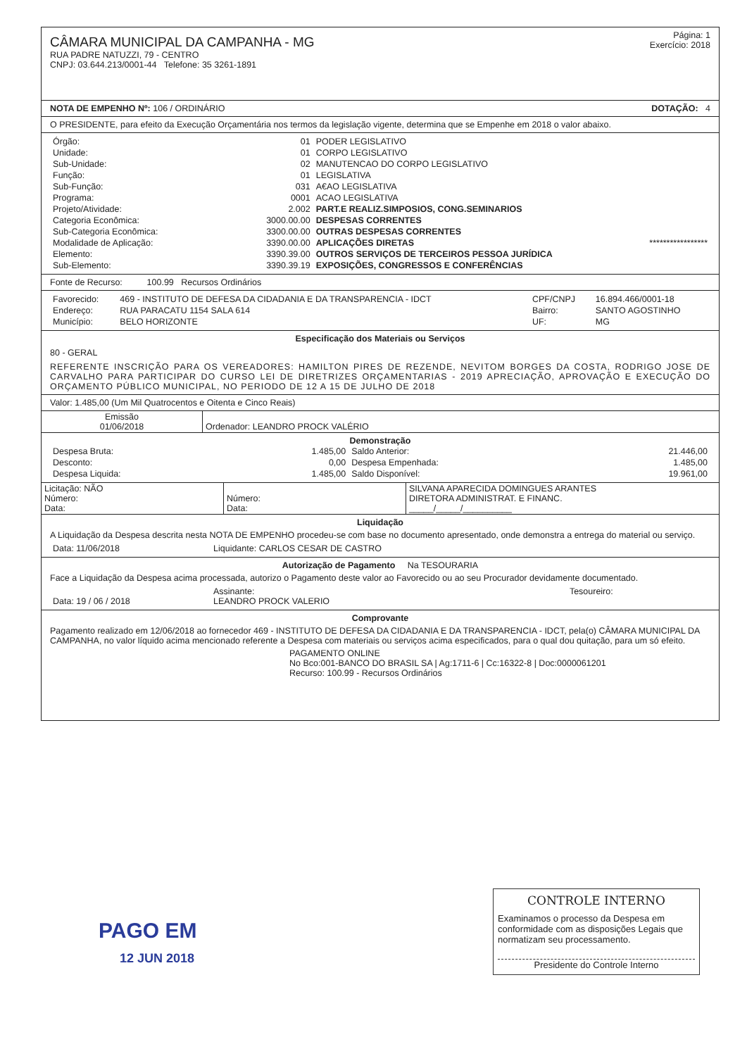CÂMARA MUNICIPAL DA CAMPANHA - MG
RUA PADRE NATUZZI, 79 - CENTRO
CNPJ: 03.644.213/0001-44 Telefone: 35 3261-1891
Página: 1
Exercício: 2018
NOTA DE EMPENHO Nº: 106 / ORDINÁRIO DOTAÇÃO: 4
O PRESIDENTE, para efeito da Execução Orçamentária nos termos da legislação vigente, determina que se Empenhe em 2018 o valor abaixo.
| Órgão: | 01 | PODER LEGISLATIVO |
| Unidade: | 01 | CORPO LEGISLATIVO |
| Sub-Unidade: | 02 | MANUTENCAO DO CORPO LEGISLATIVO |
| Função: | 01 | LEGISLATIVA |
| Sub-Função: | 031 | A€AO LEGISLATIVA |
| Programa: | 0001 | ACAO LEGISLATIVA |
| Projeto/Atividade: | 2.002 | PART.E REALIZ.SIMPOSIOS, CONG.SEMINARIOS |
| Categoria Econômica: | 3000.00.00 | DESPESAS CORRENTES |
| Sub-Categoria Econômica: | 3300.00.00 | OUTRAS DESPESAS CORRENTES |
| Modalidade de Aplicação: | 3390.00.00 | APLICAÇÕES DIRETAS ***************** |
| Elemento: | 3390.39.00 | OUTROS SERVIÇOS DE TERCEIROS PESSOA JURÍDICA |
| Sub-Elemento: | 3390.39.19 | EXPOSIÇÕES, CONGRESSOS E CONFERÊNCIAS |
Fonte de Recurso: 100.99 Recursos Ordinários
| Favorecido: | 469 - INSTITUTO DE DEFESA DA CIDADANIA E DA TRANSPARENCIA - IDCT | CPF/CNPJ | 16.894.466/0001-18 |
| Endereço: | RUA PARACATU 1154 SALA 614 | Bairro: | SANTO AGOSTINHO |
| Município: | BELO HORIZONTE | UF: | MG |
Especificação dos Materiais ou Serviços
80 - GERAL
REFERENTE INSCRIÇÃO PARA OS VEREADORES: HAMILTON PIRES DE REZENDE, NEVITOM BORGES DA COSTA, RODRIGO JOSE DE CARVALHO PARA PARTICIPAR DO CURSO LEI DE DIRETRIZES ORÇAMENTARIAS - 2019 APRECIAÇÃO, APROVAÇÃO E EXECUÇÃO DO ORÇAMENTO PÚBLICO MUNICIPAL, NO PERIODO DE 12 A 15 DE JULHO DE 2018
Valor: 1.485,00 (Um Mil Quatrocentos e Oitenta e Cinco Reais)
| Emissão 01/06/2018 | Ordenador: LEANDRO PROCK VALÉRIO |
Demonstração
| Despesa Bruta: | 1.485,00 | Saldo Anterior: | 21.446,00 |
| Desconto: | 0,00 | Despesa Empenhada: | 1.485,00 |
| Despesa Liquida: | 1.485,00 | Saldo Disponível: | 19.961,00 |
| Licitação: NÃO Número: Data: | Número: Data: | SILVANA APARECIDA DOMINGUES ARANTES DIRETORA ADMINISTRAT. E FINANC. _____/_____/__________ |
Liquidação
A Liquidação da Despesa descrita nesta NOTA DE EMPENHO procedeu-se com base no documento apresentado, onde demonstra a entrega do material ou serviço.
| Data: 11/06/2018 | Liquidante: CARLOS CESAR DE CASTRO |
Autorização de Pagamento Na TESOURARIA
Face a Liquidação da Despesa acima processada, autorizo o Pagamento deste valor ao Favorecido ou ao seu Procurador devidamente documentado.
| Data: 19 / 06 / 2018 | Assinante: LEANDRO PROCK VALERIO | Tesoureiro: |
Comprovante
Pagamento realizado em 12/06/2018 ao fornecedor 469 - INSTITUTO DE DEFESA DA CIDADANIA E DA TRANSPARENCIA - IDCT, pela(o) CÂMARA MUNICIPAL DA CAMPANHA, no valor líquido acima mencionado referente a Despesa com materiais ou serviços acima especificados, para o qual dou quitação, para um só efeito.
PAGAMENTO ONLINE
No Bco:001-BANCO DO BRASIL SA | Ag:1711-6 | Cc:16322-8 | Doc:0000061201
Recurso: 100.99 - Recursos Ordinários
PAGO EM
12 JUN 2018
CONTROLE INTERNO
Examinamos o processo da Despesa em conformidade com as disposições Legais que normatizam seu processamento.
Presidente do Controle Interno